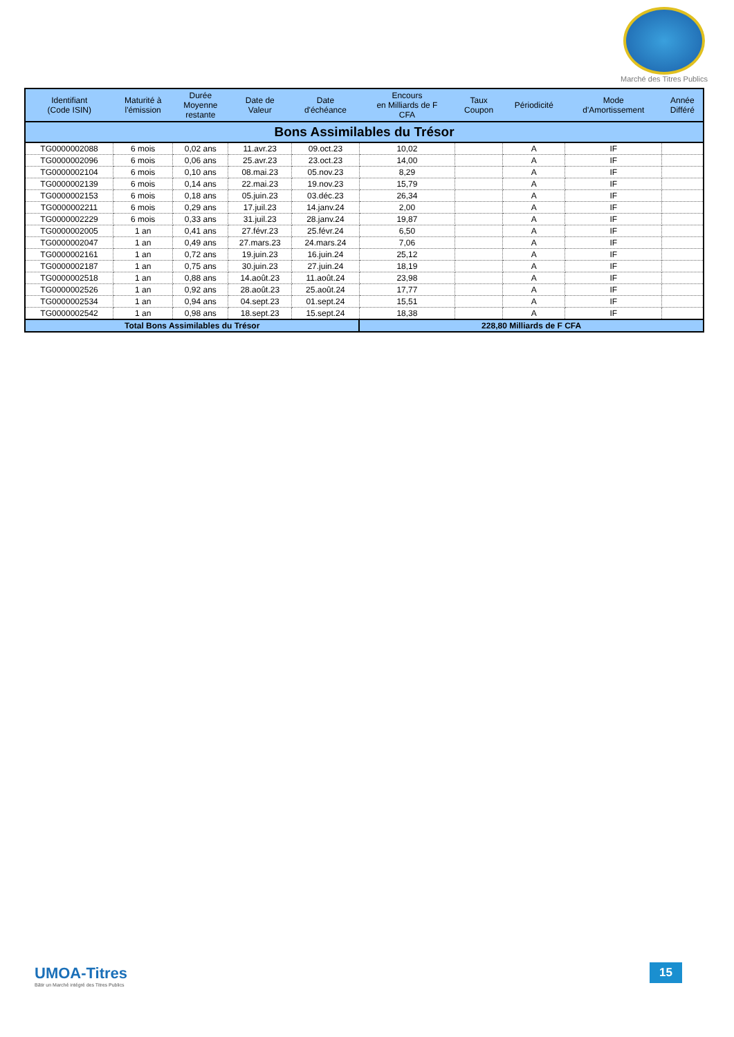Marché des Titres Publics
| Identifiant (Code ISIN) | Maturité à l'émission | Durée Moyenne restante | Date de Valeur | Date d'échéance | Encours en Milliards de F CFA | Taux Coupon | Périodicité | Mode d'Amortissement | Année Différé |
| --- | --- | --- | --- | --- | --- | --- | --- | --- | --- |
| Bons Assimilables du Trésor | | | | | | | | | |
| TG0000002088 | 6 mois | 0,02 ans | 11.avr.23 | 09.oct.23 | 10,02 | | A | IF | |
| TG0000002096 | 6 mois | 0,06 ans | 25.avr.23 | 23.oct.23 | 14,00 | | A | IF | |
| TG0000002104 | 6 mois | 0,10 ans | 08.mai.23 | 05.nov.23 | 8,29 | | A | IF | |
| TG0000002139 | 6 mois | 0,14 ans | 22.mai.23 | 19.nov.23 | 15,79 | | A | IF | |
| TG0000002153 | 6 mois | 0,18 ans | 05.juin.23 | 03.déc.23 | 26,34 | | A | IF | |
| TG0000002211 | 6 mois | 0,29 ans | 17.juil.23 | 14.janv.24 | 2,00 | | A | IF | |
| TG0000002229 | 6 mois | 0,33 ans | 31.juil.23 | 28.janv.24 | 19,87 | | A | IF | |
| TG0000002005 | 1 an | 0,41 ans | 27.févr.23 | 25.févr.24 | 6,50 | | A | IF | |
| TG0000002047 | 1 an | 0,49 ans | 27.mars.23 | 24.mars.24 | 7,06 | | A | IF | |
| TG0000002161 | 1 an | 0,72 ans | 19.juin.23 | 16.juin.24 | 25,12 | | A | IF | |
| TG0000002187 | 1 an | 0,75 ans | 30.juin.23 | 27.juin.24 | 18,19 | | A | IF | |
| TG0000002518 | 1 an | 0,88 ans | 14.août.23 | 11.août.24 | 23,98 | | A | IF | |
| TG0000002526 | 1 an | 0,92 ans | 28.août.23 | 25.août.24 | 17,77 | | A | IF | |
| TG0000002534 | 1 an | 0,94 ans | 04.sept.23 | 01.sept.24 | 15,51 | | A | IF | |
| TG0000002542 | 1 an | 0,98 ans | 18.sept.23 | 15.sept.24 | 18,38 | | A | IF | |
| Total Bons Assimilables du Trésor | | | | | 228,80 Milliards de F CFA | | | | |
UMOA-Titres
Bâtir un Marché intégré des Titres Publics
15